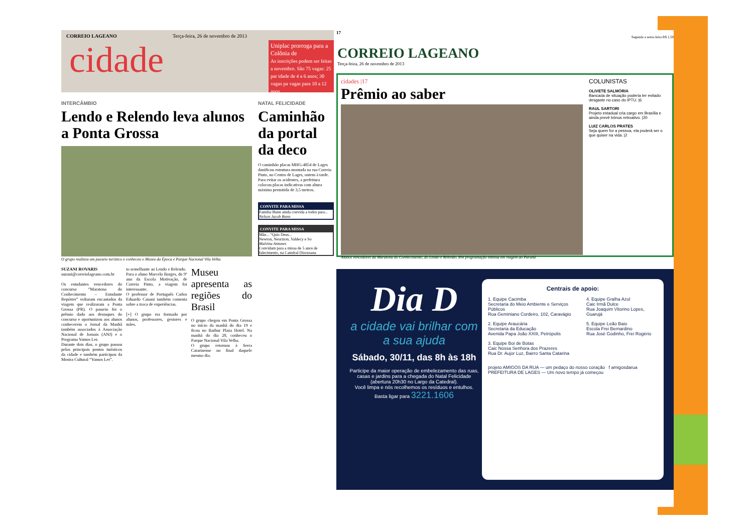CORREIO LAGEANO Terça-feira, 26 de novembro de 2013
cidade
Uniplac prorroga para a Colônia de
As inscrições podem ser feitas a novembro. São 75 vagas: 25 par idade de 4 a 6 anos; 30 vagas pa vagas para 10 a 12 anos.
INTERCÂMBIO
Lendo e Relendo leva alunos a Ponta Grossa
O grupo realizou um passeio turístico e conheceu o Museu da Época e Parque Nacional Vila Velha
SUZANI ROVARIS
suzani@correiolageano.com.br
Os estudantes vencedores do concurso “Maratona do Conhecimento – Estudante Repórter” voltaram encantados da viagem que realizaram a Ponta Grossa (PR). O passeio foi o prêmio dado aos destaques do concurso e oportunizou aos alunos conhecerem o Jornal da Manhã também associados à Associação Nacional de Jornais (ANJ) e o Programa Vamos Ler.
Durante dois dias, o grupo passou pelos principais pontos turísticos da cidade e também participou da Mostra Cultural “Vamos Ler”.
to semelhante ao Lendo e Relendo.
Para o aluno Marcelo Borges, do 9º ano da Escola Motivação, de Correia Pinto, a viagem foi interessante.
O professor de Português Carlos Eduardo Canani também comenta sobre a troca de experiências.
[+] O grupo era formado por alunos, professores, gestores e mães.
Museu apresenta as regiões do Brasil
O grupo chegou em Ponta Grossa no início da manhã do dia 19 e ficou no Barbur Plaza Hotel. Na manhã do dia 20, conheceu o Parque Nacional Vila Velha.
O grupo retornou à Serra Catarinense no final daquele mesmo dia.
NATAL FELICIDADE
Caminhão da portal da deco
O caminhão placas MHG-4854 de Lages danificou estrutura montada na rua Correia Pinto, no Centro de Lages, ontem à tarde. Para evitar os acidentes, a prefeitura colocou placas indicativas com altura máxima permitida de 3,5 metros.
CONVITE PARA MISSA
Família Bunn ainda convida a todos para... Nelson Jacob Bunn
CONVITE PARA MISSA
Mãe... “Quis Deus...
Newton, Neurizon, Valdecy e So
Malvina Antunes
Convidam para a missa de 5 anos de falecimento, na Catedral Diocesana
17
CORREIO LAGEANO
Terça-feira, 26 de novembro de 2013
Segunda a sexta-feira R$ 1,50
cidades |17
Prêmio ao saber
Alunos vencedores da Maratona do Conhecimento, do Lendo e Relendo, têm programação intensa em viagem ao Paraná
COLUNISTAS
OLIVETE SALMÓRIA
Bancada de situação poderia ter evitado desgaste no caso do IPTU. |6
RAUL SARTORI
Projeto estadual cria cargo em Brasília e ainda prevê bônus retroativo. |20
LUIZ CARLOS PRATES
Seja quem for a pessoa, ela poderá ser o que quiser na vida. |2
Dia D
a cidade vai brilhar com a sua ajuda
Sábado, 30/11, das 8h às 18h
Participe da maior operação de embelezamento das ruas, casas e jardins para a chegada do Natal Felicidade (abertura 20h30 no Largo da Catedral).
Você limpa e nós recolhemos os resíduos e entulhos.
Basta ligar para 3221.1606
Centrais de apoio:
1. Equipe Cacimba
Secretaria do Meio Ambiente e Serviços Públicos
Rua Geminiano Cordeiro, 102, Caravágio
2. Equipe Araucária
Secretaria da Educação
Avenida Papa João XXIII, Petrópolis
3. Equipe Boi de Botas
Caic Nossa Senhora dos Prazeres
Rua Dr. Aujor Luz, Bairro Santa Catarina
4. Equipe Gralha Azul
Caic Irmã Dulce
Rua Joaquim Vitorino Lopes, Guarujá
5. Equipe Leão Baio
Escola Frei Bernardino
Rua José Godinho, Frei Rogério
projeto AMIGOS DA RUA — um pedaço do nosso coração f amigosdarua PREFEITURA DE LAGES — Um novo tempo já começou